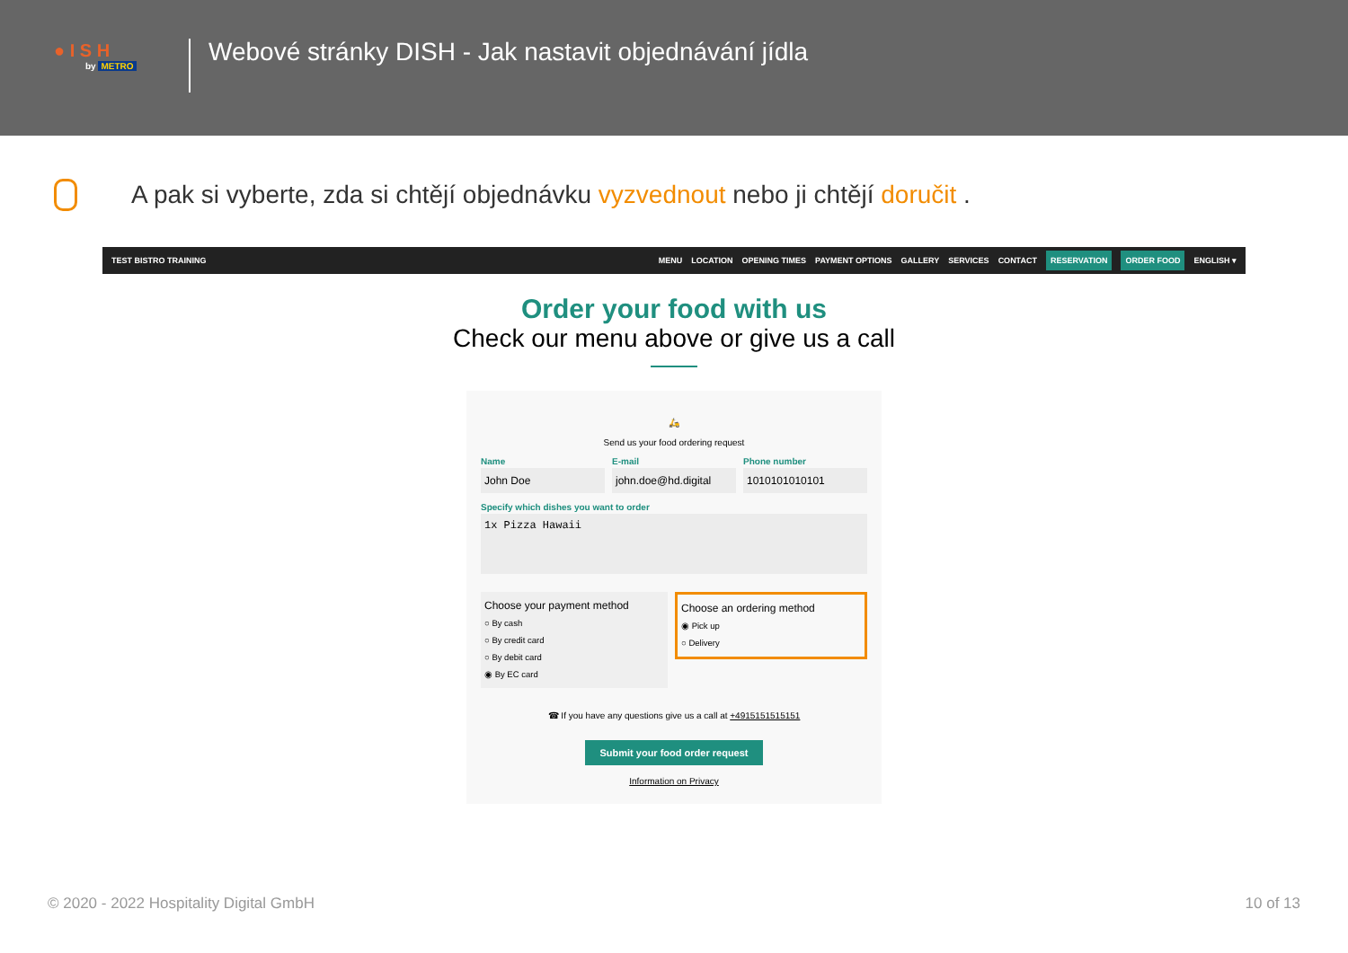● I S H
by METRO
Webové stránky DISH - Jak nastavit objednávání jídla
A pak si vyberte, zda si chtějí objednávku vyzvednout nebo ji chtějí doručit .
TEST BISTRO TRAINING
MENU LOCATION OPENING TIMES PAYMENT OPTIONS GALLERY SERVICES CONTACT RESERVATION ORDER FOOD ENGLISH ▾
Order your food with us
Check our menu above or give us a call
🛵
Send us your food ordering request
Name
John Doe
E-mail
john.doe@hd.digital
Phone number
1010101010101
Specify which dishes you want to order
1x Pizza Hawaii
Choose your payment method
○ By cash
○ By credit card
○ By debit card
◉ By EC card
Choose an ordering method
◉ Pick up
○ Delivery
☎ If you have any questions give us a call at +4915151515151
Submit your food order request
Information on Privacy
© 2020 - 2022 Hospitality Digital GmbH 10 of 13